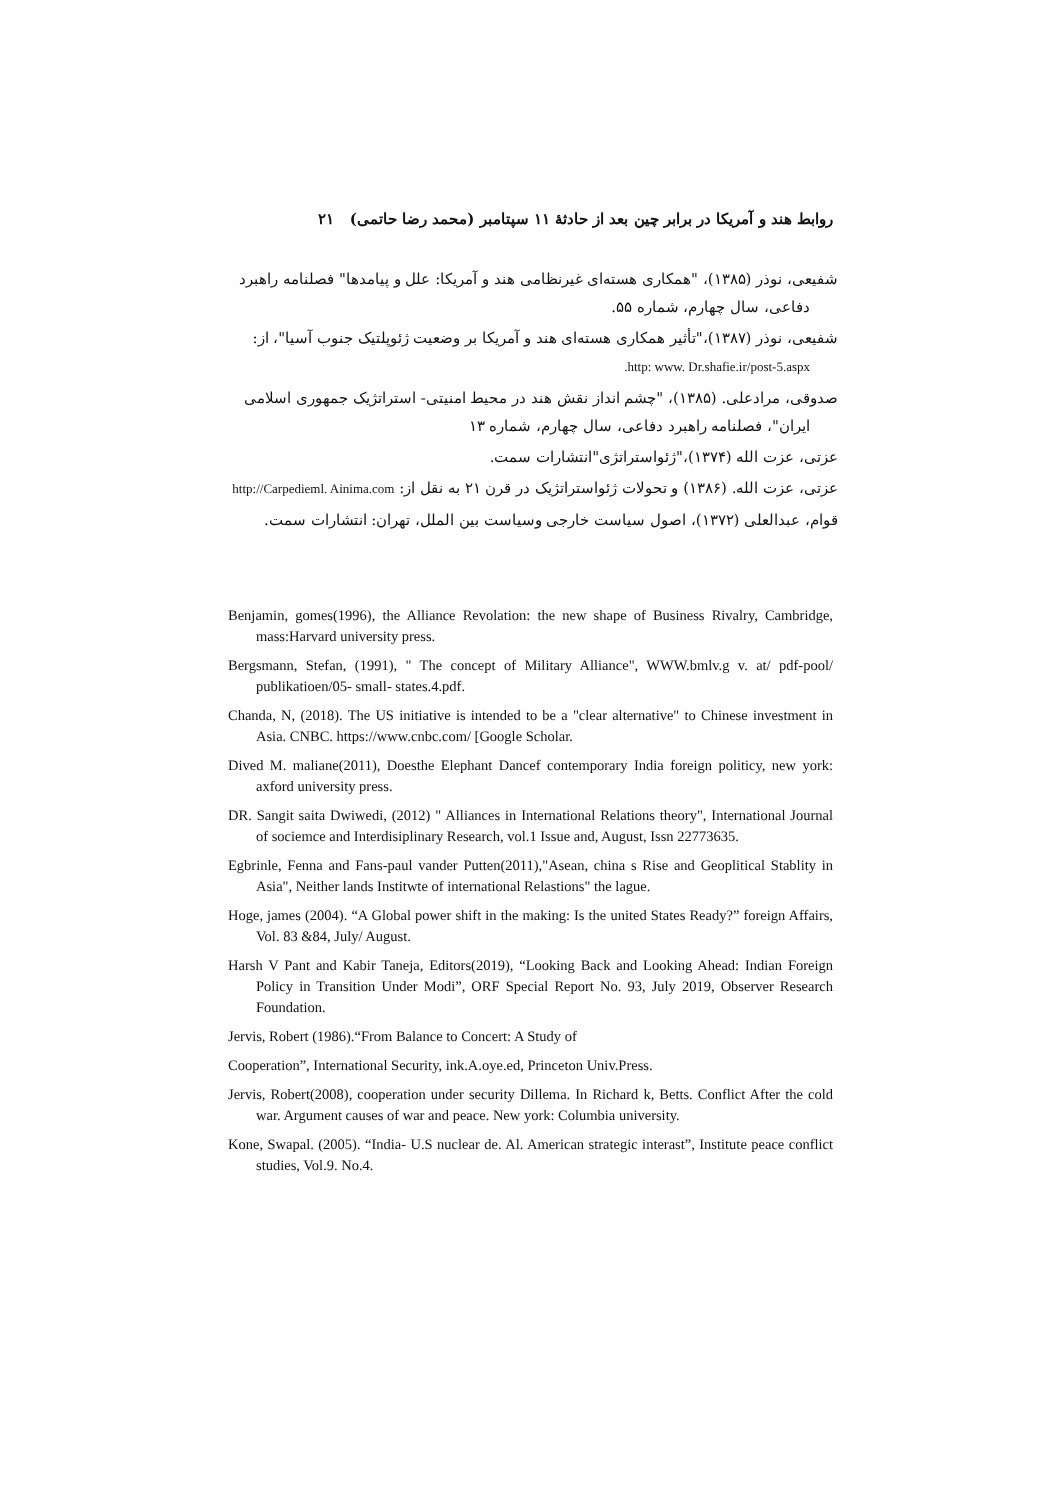روابط هند و آمریکا در برابر چین بعد از حادثهٔ ۱۱ سپتامبر (محمد رضا حاتمی) ۲۱
شفیعی، نوذر (۱۳۸۵)، "همکاری هسته‌ای غیرنظامی هند و آمریکا: علل و پیامدها" فصلنامه راهبرد دفاعی، سال چهارم، شماره ۵۵.
شفیعی، نوذر (۱۳۸۷)،"تأثیر همکاری هسته‌ای هند و آمریکا بر وضعیت ژئوپلتیک جنوب آسیا"، از: http: www. Dr.shafie.ir/post-5.aspx.
صدوقی، مرادعلی. (۱۳۸۵)، "چشم انداز نقش هند در محیط امنیتی- استراتژیک جمهوری اسلامی ایران"، فصلنامه راهبرد دفاعی، سال چهارم، شماره ۱۳
عزتی، عزت الله (۱۳۷۴)،"ژئواستراتژی"انتشارات سمت.
عزتی، عزت الله. (۱۳۸۶) و تحولات ژئواستراتژیک در قرن ۲۱ به نقل از: http://Carpedieml. Ainima.com
قوام، عبدالعلی (۱۳۷۲)، اصول سیاست خارجی وسیاست بین الملل، تهران: انتشارات سمت.
Benjamin, gomes(1996), the Alliance Revolation: the new shape of Business Rivalry, Cambridge, mass:Harvard university press.
Bergsmann, Stefan, (1991), " The concept of Military Alliance", WWW.bmlv.g v. at/ pdf-pool/ publikatioen/05- small- states.4.pdf.
Chanda, N, (2018). The US initiative is intended to be a "clear alternative" to Chinese investment in Asia. CNBC. https://www.cnbc.com/ [Google Scholar.
Dived M. maliane(2011), Doesthe Elephant Dancef contemporary India foreign politicy, new york: axford university press.
DR. Sangit saita Dwiwedi, (2012) " Alliances in International Relations theory", International Journal of sociemce and Interdisiplinary Research, vol.1 Issue and, August, Issn 22773635.
Egbrinle, Fenna and Fans-paul vander Putten(2011),"Asean, china s Rise and Geoplitical Stablity in Asia", Neither lands Institwte of international Relastions" the lague.
Hoge, james (2004). “A Global power shift in the making: Is the united States Ready?” foreign Affairs, Vol. 83 &84, July/ August.
Harsh V Pant and Kabir Taneja, Editors(2019), “Looking Back and Looking Ahead: Indian Foreign Policy in Transition Under Modi”, ORF Special Report No. 93, July 2019, Observer Research Foundation.
Jervis, Robert (1986).“From Balance to Concert: A Study of
Cooperation”, International Security, ink.A.oye.ed, Princeton Univ.Press.
Jervis, Robert(2008), cooperation under security Dillema. In Richard k, Betts. Conflict After the cold war. Argument causes of war and peace. New york: Columbia university.
Kone, Swapal. (2005). “India- U.S nuclear de. Al. American strategic interast”, Institute peace conflict studies, Vol.9. No.4.